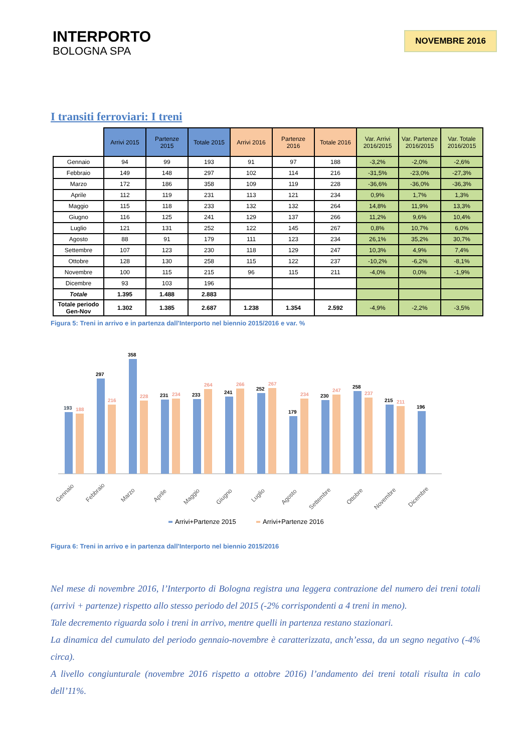INTERPORTO
BOLOGNA SPA
NOVEMBRE 2016
I transiti ferroviari: I treni
| | Arrivi 2015 | Partenze 2015 | Totale 2015 | Arrivi 2016 | Partenze 2016 | Totale 2016 | Var. Arrivi 2016/2015 | Var. Partenze 2016/2015 | Var. Totale 2016/2015 |
| --- | --- | --- | --- | --- | --- | --- | --- | --- | --- |
| Gennaio | 94 | 99 | 193 | 91 | 97 | 188 | -3,2% | -2,0% | -2,6% |
| Febbraio | 149 | 148 | 297 | 102 | 114 | 216 | -31,5% | -23,0% | -27,3% |
| Marzo | 172 | 186 | 358 | 109 | 119 | 228 | -36,6% | -36,0% | -36,3% |
| Aprile | 112 | 119 | 231 | 113 | 121 | 234 | 0,9% | 1,7% | 1,3% |
| Maggio | 115 | 118 | 233 | 132 | 132 | 264 | 14,8% | 11,9% | 13,3% |
| Giugno | 116 | 125 | 241 | 129 | 137 | 266 | 11,2% | 9,6% | 10,4% |
| Luglio | 121 | 131 | 252 | 122 | 145 | 267 | 0,8% | 10,7% | 6,0% |
| Agosto | 88 | 91 | 179 | 111 | 123 | 234 | 26,1% | 35,2% | 30,7% |
| Settembre | 107 | 123 | 230 | 118 | 129 | 247 | 10,3% | 4,9% | 7,4% |
| Ottobre | 128 | 130 | 258 | 115 | 122 | 237 | -10,2% | -6,2% | -8,1% |
| Novembre | 100 | 115 | 215 | 96 | 115 | 211 | -4,0% | 0,0% | -1,9% |
| Dicembre | 93 | 103 | 196 | | | | | | |
| Totale | 1.395 | 1.488 | 2.883 | | | | | | |
| Totale periodo Gen-Nov | 1.302 | 1.385 | 2.687 | 1.238 | 1.354 | 2.592 | -4,9% | -2,2% | -3,5% |
Figura 5: Treni in arrivo e in partenza dall'Interporto nel biennio 2015/2016 e var. %
193
188
297
216
358
228
231
234
233
264
241
266
252
267
179
234
230
247
258
237
215
211
196
Gennaio
Febbraio
Marzo
Aprile
Maggio
Giugno
Luglio
Agosto
Settembre
Ottobre
Novembre
Dicembre
Arrivi+Partenze 2015
Arrivi+Partenze 2016
Figura 6: Treni in arrivo e in partenza dall'Interporto nel biennio 2015/2016
Nel mese di novembre 2016, l’Interporto di Bologna registra una leggera contrazione del numero dei treni totali (arrivi + partenze) rispetto allo stesso periodo del 2015 (-2% corrispondenti a 4 treni in meno).
Tale decremento riguarda solo i treni in arrivo, mentre quelli in partenza restano stazionari.
La dinamica del cumulato del periodo gennaio-novembre è caratterizzata, anch’essa, da un segno negativo (-4% circa).
A livello congiunturale (novembre 2016 rispetto a ottobre 2016) l’andamento dei treni totali risulta in calo dell’11%.